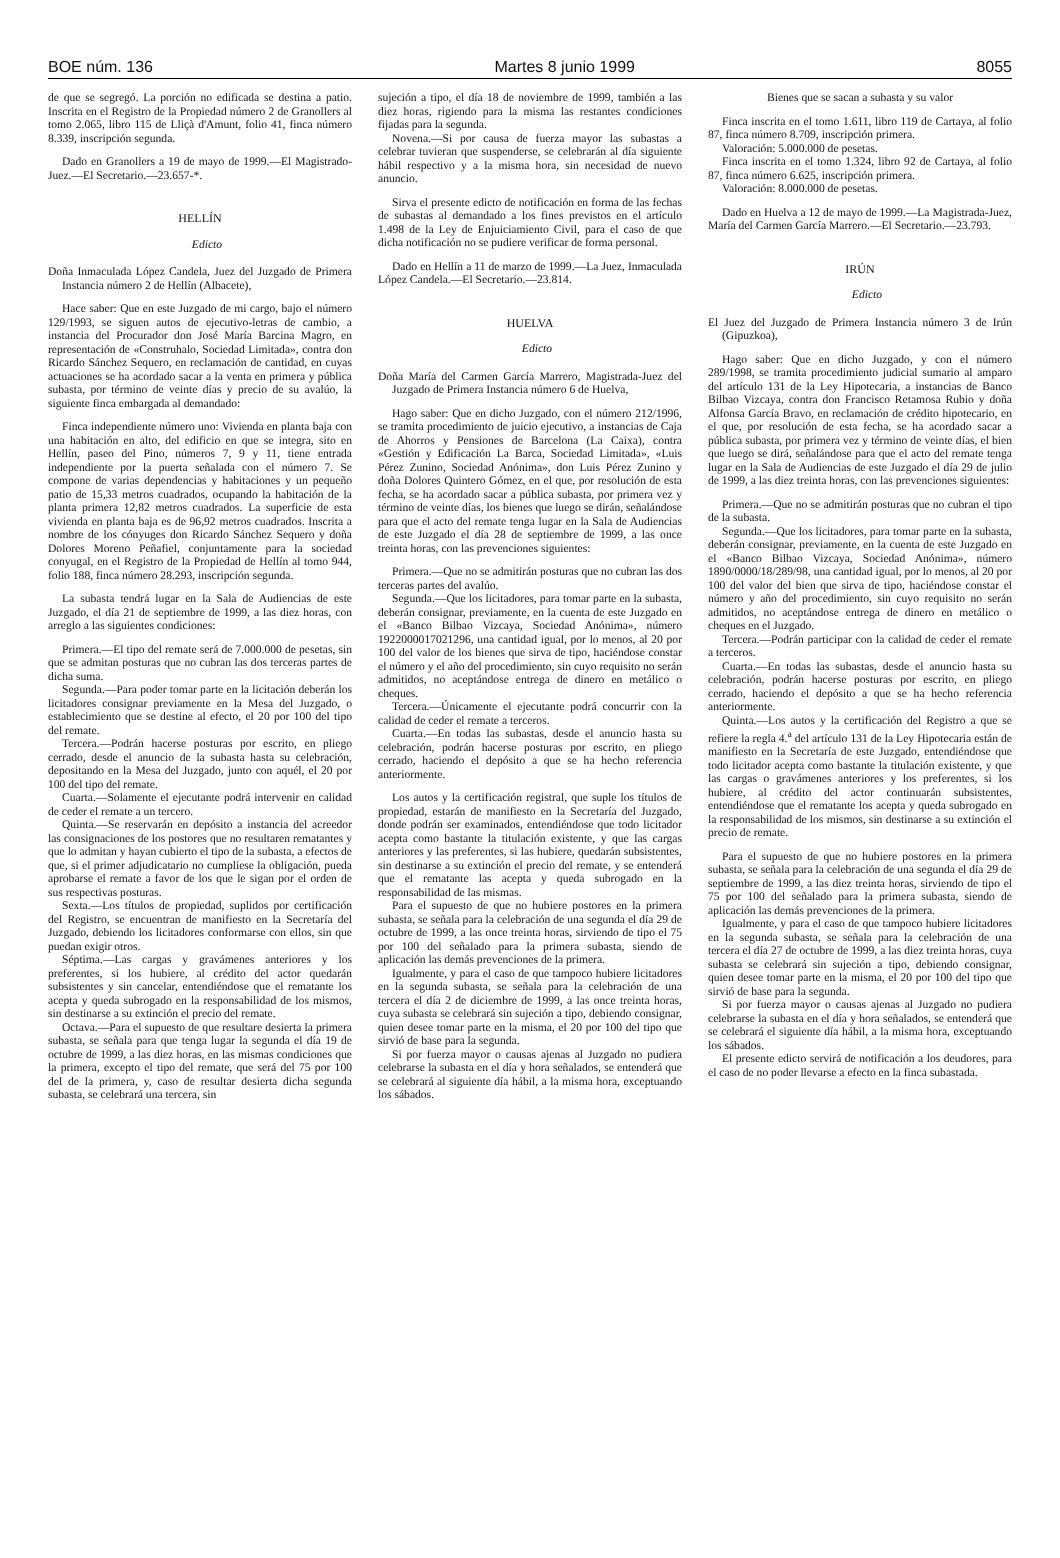BOE núm. 136 Martes 8 junio 1999 8055
de que se segregó. La porción no edificada se destina a patio. Inscrita en el Registro de la Propiedad número 2 de Granollers al tomo 2.065, libro 115 de Lliçà d'Amunt, folio 41, finca número 8.339, inscripción segunda.
Dado en Granollers a 19 de mayo de 1999.—El Magistrado-Juez.—El Secretario.—23.657-*.
HELLÍN
Edicto
Doña Inmaculada López Candela, Juez del Juzgado de Primera Instancia número 2 de Hellín (Albacete),
Hace saber: Que en este Juzgado de mi cargo, bajo el número 129/1993, se siguen autos de ejecutivo-letras de cambio, a instancia del Procurador don José María Barcina Magro, en representación de «Construhalo, Sociedad Limitada», contra don Ricardo Sánchez Sequero, en reclamación de cantidad, en cuyas actuaciones se ha acordado sacar a la venta en primera y pública subasta, por término de veinte días y precio de su avalúo, la siguiente finca embargada al demandado:
Finca independiente número uno: Vivienda en planta baja con una habitación en alto, del edificio en que se integra, sito en Hellín, paseo del Pino, números 7, 9 y 11, tiene entrada independiente por la puerta señalada con el número 7. Se compone de varias dependencias y habitaciones y un pequeño patio de 15,33 metros cuadrados, ocupando la habitación de la planta primera 12,82 metros cuadrados. La superficie de esta vivienda en planta baja es de 96,92 metros cuadrados. Inscrita a nombre de los cónyuges don Ricardo Sánchez Sequero y doña Dolores Moreno Peñafiel, conjuntamente para la sociedad conyugal, en el Registro de la Propiedad de Hellín al tomo 944, folio 188, finca número 28.293, inscripción segunda.
La subasta tendrá lugar en la Sala de Audiencias de este Juzgado, el día 21 de septiembre de 1999, a las diez horas, con arreglo a las siguientes condiciones:
Primera.—El tipo del remate será de 7.000.000 de pesetas, sin que se admitan posturas que no cubran las dos terceras partes de dicha suma.
Segunda.—Para poder tomar parte en la licitación deberán los licitadores consignar previamente en la Mesa del Juzgado, o establecimiento que se destine al efecto, el 20 por 100 del tipo del remate.
Tercera.—Podrán hacerse posturas por escrito, en pliego cerrado, desde el anuncio de la subasta hasta su celebración, depositando en la Mesa del Juzgado, junto con aquél, el 20 por 100 del tipo del remate.
Cuarta.—Solamente el ejecutante podrá intervenir en calidad de ceder el remate a un tercero.
Quinta.—Se reservarán en depósito a instancia del acreedor las consignaciones de los postores que no resultaren rematantes y que lo admitan y hayan cubierto el tipo de la subasta, a efectos de que, si el primer adjudicatario no cumpliese la obligación, pueda aprobarse el remate a favor de los que le sigan por el orden de sus respectivas posturas.
Sexta.—Los títulos de propiedad, suplidos por certificación del Registro, se encuentran de manifiesto en la Secretaría del Juzgado, debiendo los licitadores conformarse con ellos, sin que puedan exigir otros.
Séptima.—Las cargas y gravámenes anteriores y los preferentes, si los hubiere, al crédito del actor quedarán subsistentes y sin cancelar, entendiéndose que el rematante los acepta y queda subrogado en la responsabilidad de los mismos, sin destinarse a su extinción el precio del remate.
Octava.—Para el supuesto de que resultare desierta la primera subasta, se señala para que tenga lugar la segunda el día 19 de octubre de 1999, a las diez horas, en las mismas condiciones que la primera, excepto el tipo del remate, que será del 75 por 100 del de la primera, y, caso de resultar desierta dicha segunda subasta, se celebrará una tercera, sin
sujeción a tipo, el día 18 de noviembre de 1999, también a las diez horas, rigiendo para la misma las restantes condiciones fijadas para la segunda.
Novena.—Si por causa de fuerza mayor las subastas a celebrar tuvieran que suspenderse, se celebrarán al día siguiente hábil respectivo y a la misma hora, sin necesidad de nuevo anuncio.
Sirva el presente edicto de notificación en forma de las fechas de subastas al demandado a los fines previstos en el artículo 1.498 de la Ley de Enjuiciamiento Civil, para el caso de que dicha notificación no se pudiere verificar de forma personal.
Dado en Hellín a 11 de marzo de 1999.—La Juez, Inmaculada López Candela.—El Secretario.—23.814.
HUELVA
Edicto
Doña María del Carmen García Marrero, Magistrada-Juez del Juzgado de Primera Instancia número 6 de Huelva,
Hago saber: Que en dicho Juzgado, con el número 212/1996, se tramita procedimiento de juicio ejecutivo, a instancias de Caja de Ahorros y Pensiones de Barcelona (La Caixa), contra «Gestión y Edificación La Barca, Sociedad Limitada», «Luis Pérez Zunino, Sociedad Anónima», don Luis Pérez Zunino y doña Dolores Quintero Gómez, en el que, por resolución de esta fecha, se ha acordado sacar a pública subasta, por primera vez y término de veinte días, los bienes que luego se dirán, señalándose para que el acto del remate tenga lugar en la Sala de Audiencias de este Juzgado el día 28 de septiembre de 1999, a las once treinta horas, con las prevenciones siguientes:
Primera.—Que no se admitirán posturas que no cubran las dos terceras partes del avalúo.
Segunda.—Que los licitadores, para tomar parte en la subasta, deberán consignar, previamente, en la cuenta de este Juzgado en el «Banco Bilbao Vizcaya, Sociedad Anónima», número 1922000017021296, una cantidad igual, por lo menos, al 20 por 100 del valor de los bienes que sirva de tipo, haciéndose constar el número y el año del procedimiento, sin cuyo requisito no serán admitidos, no aceptándose entrega de dinero en metálico o cheques.
Tercera.—Únicamente el ejecutante podrá concurrir con la calidad de ceder el remate a terceros.
Cuarta.—En todas las subastas, desde el anuncio hasta su celebración, podrán hacerse posturas por escrito, en pliego cerrado, haciendo el depósito a que se ha hecho referencia anteriormente.
Los autos y la certificación registral, que suple los títulos de propiedad, estarán de manifiesto en la Secretaría del Juzgado, donde podrán ser examinados, entendiéndose que todo licitador acepta como bastante la titulación existente, y que las cargas anteriores y las preferentes, si las hubiere, quedarán subsistentes, sin destinarse a su extinción el precio del remate, y se entenderá que el rematante las acepta y queda subrogado en la responsabilidad de las mismas.
Para el supuesto de que no hubiere postores en la primera subasta, se señala para la celebración de una segunda el día 29 de octubre de 1999, a las once treinta horas, sirviendo de tipo el 75 por 100 del señalado para la primera subasta, siendo de aplicación las demás prevenciones de la primera.
Igualmente, y para el caso de que tampoco hubiere licitadores en la segunda subasta, se señala para la celebración de una tercera el día 2 de diciembre de 1999, a las once treinta horas, cuya subasta se celebrará sin sujeción a tipo, debiendo consignar, quien desee tomar parte en la misma, el 20 por 100 del tipo que sirvió de base para la segunda.
Si por fuerza mayor o causas ajenas al Juzgado no pudiera celebrarse la subasta en el día y hora señalados, se entenderá que se celebrará al siguiente día hábil, a la misma hora, exceptuando los sábados.
Bienes que se sacan a subasta y su valor
Finca inscrita en el tomo 1.611, libro 119 de Cartaya, al folio 87, finca número 8.709, inscripción primera.
Valoración: 5.000.000 de pesetas.
Finca inscrita en el tomo 1.324, libro 92 de Cartaya, al folio 87, finca número 6.625, inscripción primera.
Valoración: 8.000.000 de pesetas.
Dado en Huelva a 12 de mayo de 1999.—La Magistrada-Juez, María del Carmen García Marrero.—El Secretario.—23.793.
IRÚN
Edicto
El Juez del Juzgado de Primera Instancia número 3 de Irún (Gipuzkoa),
Hago saber: Que en dicho Juzgado, y con el número 289/1998, se tramita procedimiento judicial sumario al amparo del artículo 131 de la Ley Hipotecaria, a instancias de Banco Bilbao Vizcaya, contra don Francisco Retamosa Rubio y doña Alfonsa García Bravo, en reclamación de crédito hipotecario, en el que, por resolución de esta fecha, se ha acordado sacar a pública subasta, por primera vez y término de veinte días, el bien que luego se dirá, señalándose para que el acto del remate tenga lugar en la Sala de Audiencias de este Juzgado el día 29 de julio de 1999, a las diez treinta horas, con las prevenciones siguientes:
Primera.—Que no se admitirán posturas que no cubran el tipo de la subasta.
Segunda.—Que los licitadores, para tomar parte en la subasta, deberán consignar, previamente, en la cuenta de este Juzgado en el «Banco Bilbao Vizcaya, Sociedad Anónima», número 1890/0000/18/289/98, una cantidad igual, por lo menos, al 20 por 100 del valor del bien que sirva de tipo, haciéndose constar el número y año del procedimiento, sin cuyo requisito no serán admitidos, no aceptándose entrega de dinero en metálico o cheques en el Juzgado.
Tercera.—Podrán participar con la calidad de ceder el remate a terceros.
Cuarta.—En todas las subastas, desde el anuncio hasta su celebración, podrán hacerse posturas por escrito, en pliego cerrado, haciendo el depósito a que se ha hecho referencia anteriormente.
Quinta.—Los autos y la certificación del Registro a que se refiere la regla 4.<sup>a</sup> del artículo 131 de la Ley Hipotecaria están de manifiesto en la Secretaría de este Juzgado, entendiéndose que todo licitador acepta como bastante la titulación existente, y que las cargas o gravámenes anteriores y los preferentes, si los hubiere, al crédito del actor continuarán subsistentes, entendiéndose que el rematante los acepta y queda subrogado en la responsabilidad de los mismos, sin destinarse a su extinción el precio de remate.
Para el supuesto de que no hubiere postores en la primera subasta, se señala para la celebración de una segunda el día 29 de septiembre de 1999, a las diez treinta horas, sirviendo de tipo el 75 por 100 del señalado para la primera subasta, siendo de aplicación las demás prevenciones de la primera.
Igualmente, y para el caso de que tampoco hubiere licitadores en la segunda subasta, se señala para la celebración de una tercera el día 27 de octubre de 1999, a las diez treinta horas, cuya subasta se celebrará sin sujeción a tipo, debiendo consignar, quien desee tomar parte en la misma, el 20 por 100 del tipo que sirvió de base para la segunda.
Si por fuerza mayor o causas ajenas al Juzgado no pudiera celebrarse la subasta en el día y hora señalados, se entenderá que se celebrará el siguiente día hábil, a la misma hora, exceptuando los sábados.
El presente edicto servirá de notificación a los deudores, para el caso de no poder llevarse a efecto en la finca subastada.